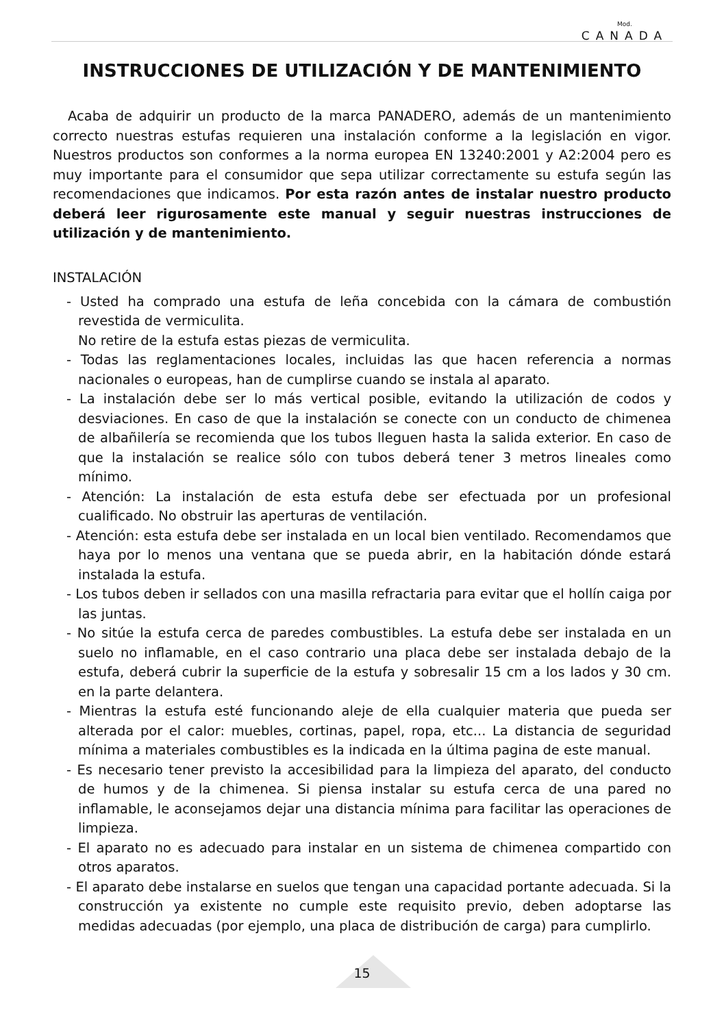Mod.
CANADA
INSTRUCCIONES DE UTILIZACIÓN Y DE MANTENIMIENTO
Acaba de adquirir un producto de la marca PANADERO, además de un mantenimiento correcto nuestras estufas requieren una instalación conforme a la legislación en vigor. Nuestros productos son conformes a la norma europea EN 13240:2001 y A2:2004 pero es muy importante para el consumidor que sepa utilizar correctamente su estufa según las recomendaciones que indicamos. Por esta razón antes de instalar nuestro producto deberá leer rigurosamente este manual y seguir nuestras instrucciones de utilización y de mantenimiento.
INSTALACIÓN
- Usted ha comprado una estufa de leña concebida con la cámara de combustión revestida de vermiculita.
No retire de la estufa estas piezas de vermiculita.
- Todas las reglamentaciones locales, incluidas las que hacen referencia a normas nacionales o europeas, han de cumplirse cuando se instala al aparato.
- La instalación debe ser lo más vertical posible, evitando la utilización de codos y desviaciones. En caso de que la instalación se conecte con un conducto de chimenea de albañilería se recomienda que los tubos lleguen hasta la salida exterior. En caso de que la instalación se realice sólo con tubos deberá tener 3 metros lineales como mínimo.
- Atención: La instalación de esta estufa debe ser efectuada por un profesional cualificado. No obstruir las aperturas de ventilación.
- Atención: esta estufa debe ser instalada en un local bien ventilado. Recomendamos que haya por lo menos una ventana que se pueda abrir, en la habitación dónde estará instalada la estufa.
- Los tubos deben ir sellados con una masilla refractaria para evitar que el hollín caiga por las juntas.
- No sitúe la estufa cerca de paredes combustibles. La estufa debe ser instalada en un suelo no inflamable, en el caso contrario una placa debe ser instalada debajo de la estufa, deberá cubrir la superficie de la estufa y sobresalir 15 cm a los lados y 30 cm. en la parte delantera.
- Mientras la estufa esté funcionando aleje de ella cualquier materia que pueda ser alterada por el calor: muebles, cortinas, papel, ropa, etc... La distancia de seguridad mínima a materiales combustibles es la indicada en la última pagina de este manual.
- Es necesario tener previsto la accesibilidad para la limpieza del aparato, del conducto de humos y de la chimenea. Si piensa instalar su estufa cerca de una pared no inflamable, le aconsejamos dejar una distancia mínima para facilitar las operaciones de limpieza.
- El aparato no es adecuado para instalar en un sistema de chimenea compartido con otros aparatos.
- El aparato debe instalarse en suelos que tengan una capacidad portante adecuada. Si la construcción ya existente no cumple este requisito previo, deben adoptarse las medidas adecuadas (por ejemplo, una placa de distribución de carga) para cumplirlo.
15